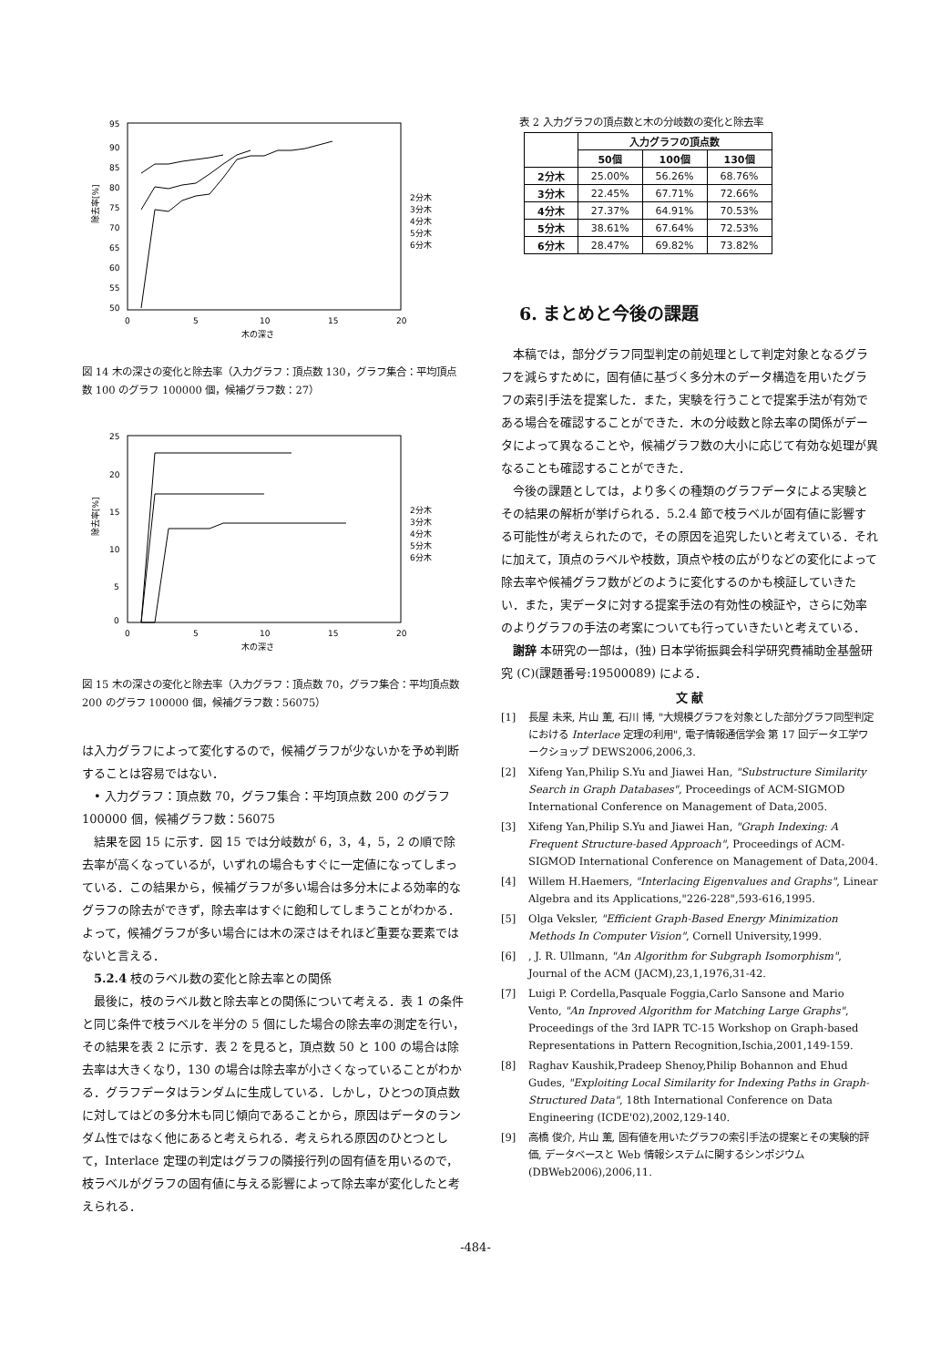95
90
85
80
75
70
65
60
55
50
0
5
10
15
20
木の深さ
2分木
3分木
4分木
5分木
6分木
除去率[%]
図 14 木の深さの変化と除去率（入力グラフ：頂点数 130，グラフ集合：平均頂点数 100 のグラフ 100000 個，候補グラフ数：27）
25
20
15
10
5
0
0
5
10
15
20
木の深さ
2分木
3分木
4分木
5分木
6分木
除去率[%]
図 15 木の深さの変化と除去率（入力グラフ：頂点数 70，グラフ集合：平均頂点数 200 のグラフ 100000 個，候補グラフ数：56075）
は入力グラフによって変化するので，候補グラフが少ないかを予め判断することは容易ではない．
• 入力グラフ：頂点数 70，グラフ集合：平均頂点数 200 のグラフ 100000 個，候補グラフ数：56075
結果を図 15 に示す．図 15 では分岐数が 6，3，4，5，2 の順で除去率が高くなっているが，いずれの場合もすぐに一定値になってしまっている．この結果から，候補グラフが多い場合は多分木による効率的なグラフの除去ができず，除去率はすぐに飽和してしまうことがわかる．よって，候補グラフが多い場合には木の深さはそれほど重要な要素ではないと言える．
5.2.4 枝のラベル数の変化と除去率との関係
最後に，枝のラベル数と除去率との関係について考える．表 1 の条件と同じ条件で枝ラベルを半分の 5 個にした場合の除去率の測定を行い，その結果を表 2 に示す．表 2 を見ると，頂点数 50 と 100 の場合は除去率は大きくなり，130 の場合は除去率が小さくなっていることがわかる．グラフデータはランダムに生成している．しかし，ひとつの頂点数に対してはどの多分木も同じ傾向であることから，原因はデータのランダム性ではなく他にあると考えられる．考えられる原因のひとつとして，Interlace 定理の判定はグラフの隣接行列の固有値を用いるので，枝ラベルがグラフの固有値に与える影響によって除去率が変化したと考えられる．
表 2 入力グラフの頂点数と木の分岐数の変化と除去率
| | 入力グラフの頂点数 | | |
| --- | --- | --- | --- |
| | 50個 | 100個 | 130個 |
| 2分木 | 25.00% | 56.26% | 68.76% |
| 3分木 | 22.45% | 67.71% | 72.66% |
| 4分木 | 27.37% | 64.91% | 70.53% |
| 5分木 | 38.61% | 67.64% | 72.53% |
| 6分木 | 28.47% | 69.82% | 73.82% |
6. まとめと今後の課題
本稿では，部分グラフ同型判定の前処理として判定対象となるグラフを減らすために，固有値に基づく多分木のデータ構造を用いたグラフの索引手法を提案した．また，実験を行うことで提案手法が有効である場合を確認することができた．木の分岐数と除去率の関係がデータによって異なることや，候補グラフ数の大小に応じて有効な処理が異なることも確認することができた．
今後の課題としては，より多くの種類のグラフデータによる実験とその結果の解析が挙げられる．5.2.4 節で枝ラベルが固有値に影響する可能性が考えられたので，その原因を追究したいと考えている．それに加えて，頂点のラベルや枝数，頂点や枝の広がりなどの変化によって除去率や候補グラフ数がどのように変化するのかも検証していきたい．また，実データに対する提案手法の有効性の検証や，さらに効率のよりグラフの手法の考案についても行っていきたいと考えている．
謝辞 本研究の一部は，(独) 日本学術振興会科学研究費補助金基盤研究 (C)(課題番号:19500089) による．
文 献
[1] 長屋 未来, 片山 薫, 石川 博, "大規模グラフを対象とした部分グラフ同型判定における Interlace 定理の利用", 電子情報通信学会 第 17 回データ工学ワークショップ DEWS2006,2006,3.
[2] Xifeng Yan,Philip S.Yu and Jiawei Han, "Substructure Similarity Search in Graph Databases", Proceedings of ACM-SIGMOD International Conference on Management of Data,2005.
[3] Xifeng Yan,Philip S.Yu and Jiawei Han, "Graph Indexing: A Frequent Structure-based Approach", Proceedings of ACM-SIGMOD International Conference on Management of Data,2004.
[4] Willem H.Haemers, "Interlacing Eigenvalues and Graphs", Linear Algebra and its Applications,"226-228",593-616,1995.
[5] Olga Veksler, "Efficient Graph-Based Energy Minimization Methods In Computer Vision", Cornell University,1999.
[6], J. R. Ullmann, "An Algorithm for Subgraph Isomorphism", Journal of the ACM (JACM),23,1,1976,31-42.
[7] Luigi P. Cordella,Pasquale Foggia,Carlo Sansone and Mario Vento, "An Inproved Algorithm for Matching Large Graphs", Proceedings of the 3rd IAPR TC-15 Workshop on Graph-based Representations in Pattern Recognition,Ischia,2001,149-159.
[8] Raghav Kaushik,Pradeep Shenoy,Philip Bohannon and Ehud Gudes, "Exploiting Local Similarity for Indexing Paths in Graph-Structured Data", 18th International Conference on Data Engineering (ICDE'02),2002,129-140.
[9] 高橋 俊介, 片山 薫, 固有値を用いたグラフの索引手法の提案とその実験的評価, データベースと Web 情報システムに関するシンポジウム (DBWeb2006),2006,11.
-484-